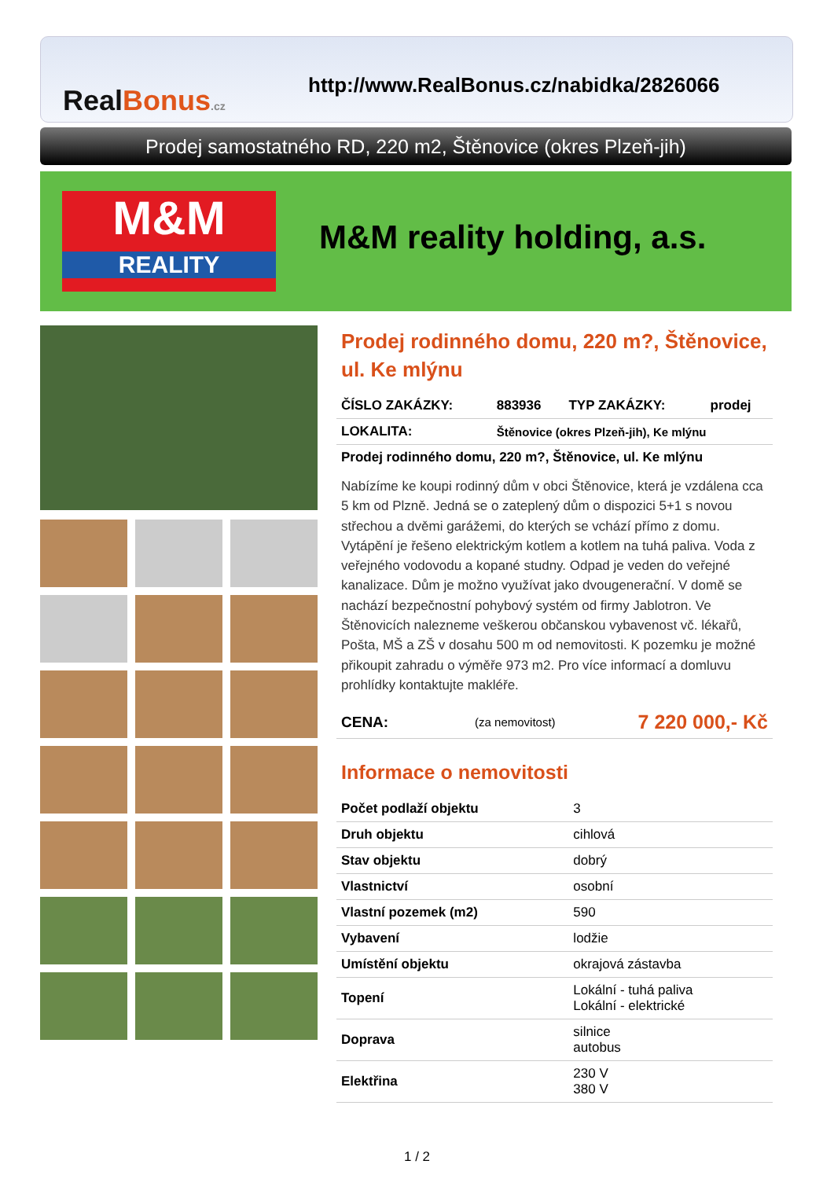RealBonus.cz
http://www.RealBonus.cz/nabidka/2826066
Prodej samostatného RD, 220 m2, Štěnovice (okres Plzeň-jih)
M&M
REALITY
M&M reality holding, a.s.
Prodej rodinného domu, 220 m?, Štěnovice, ul. Ke mlýnu
| ČÍSLO ZAKÁZKY: | 883936 | TYP ZAKÁZKY: | prodej |
| LOKALITA: | Štěnovice (okres Plzeň-jih), Ke mlýnu | | |
| Prodej rodinného domu, 220 m?, Štěnovice, ul. Ke mlýnu | | | |
Nabízíme ke koupi rodinný dům v obci Štěnovice, která je vzdálena cca 5 km od Plzně. Jedná se o zateplený dům o dispozici 5+1 s novou střechou a dvěmi garážemi, do kterých se vchází přímo z domu. Vytápění je řešeno elektrickým kotlem a kotlem na tuhá paliva. Voda z veřejného vodovodu a kopané studny. Odpad je veden do veřejné kanalizace. Dům je možno využívat jako dvougenerační. V domě se nachází bezpečnostní pohybový systém od firmy Jablotron. Ve Štěnovicích nalezneme veškerou občanskou vybavenost vč. lékařů, Pošta, MŠ a ZŠ v dosahu 500 m od nemovitosti. K pozemku je možné přikoupit zahradu o výměře 973 m2. Pro více informací a domluvu prohlídky kontaktujte makléře.
| CENA: | (za nemovitost) | 7 220 000,- Kč |
Informace o nemovitosti
| Počet podlaží objektu | 3 |
| Druh objektu | cihlová |
| Stav objektu | dobrý |
| Vlastnictví | osobní |
| Vlastní pozemek (m2) | 590 |
| Vybavení | lodžie |
| Umístění objektu | okrajová zástavba |
| Topení | Lokální - tuhá paliva Lokální - elektrické |
| Doprava | silnice autobus |
| Elektřina | 230 V 380 V |
1 / 2